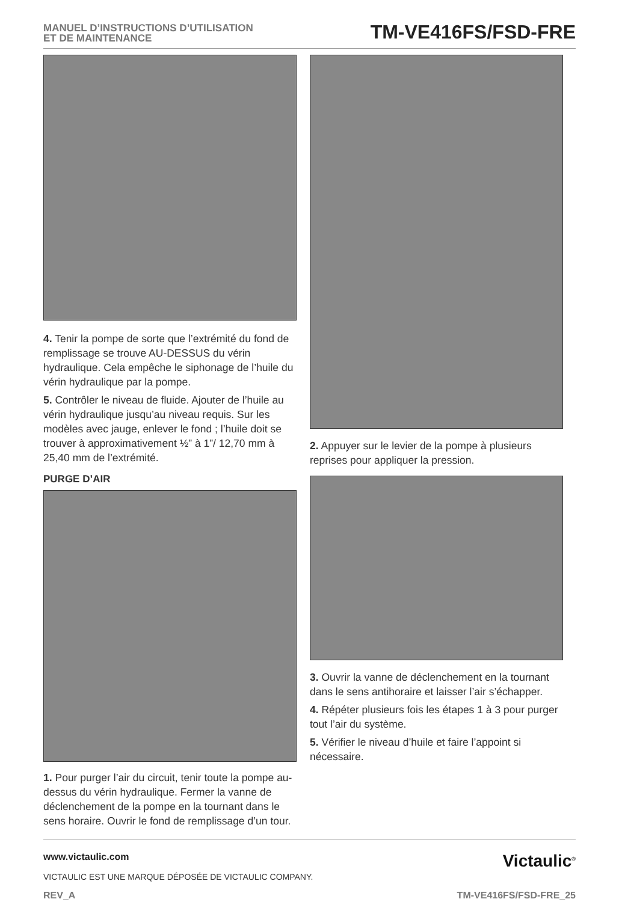MANUEL D’INSTRUCTIONS D’UTILISATION
ET DE MAINTENANCE
TM-VE416FS/FSD-FRE
4. Tenir la pompe de sorte que l’extrémité du fond de remplissage se trouve AU-DESSUS du vérin hydraulique. Cela empêche le siphonage de l’huile du vérin hydraulique par la pompe.
5. Contrôler le niveau de fluide. Ajouter de l’huile au vérin hydraulique jusqu’au niveau requis. Sur les modèles avec jauge, enlever le fond ; l’huile doit se trouver à approximativement ½” à 1”/ 12,70 mm à 25,40 mm de l’extrémité.
PURGE D’AIR
1. Pour purger l’air du circuit, tenir toute la pompe au-dessus du vérin hydraulique. Fermer la vanne de déclenchement de la pompe en la tournant dans le sens horaire. Ouvrir le fond de remplissage d’un tour.
2. Appuyer sur le levier de la pompe à plusieurs reprises pour appliquer la pression.
3. Ouvrir la vanne de déclenchement en la tournant dans le sens antihoraire et laisser l’air s’échapper.
4. Répéter plusieurs fois les étapes 1 à 3 pour purger tout l’air du système.
5. Vérifier le niveau d’huile et faire l’appoint si nécessaire.
www.victaulic.com
VICTAULIC EST UNE MARQUE DÉPOSÉE DE VICTAULIC COMPANY.
Victaulic<sup>®</sup>
REV_A TM-VE416FS/FSD-FRE_25